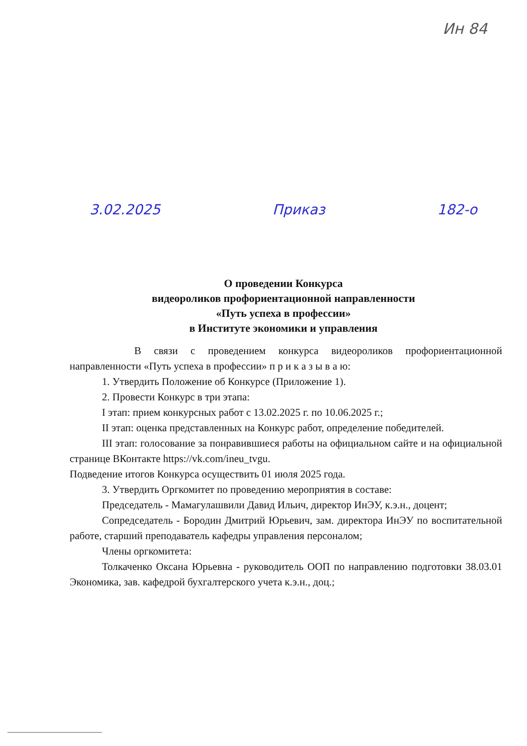Ин 84
3.02.2025 Приказ 182-о
О проведении Конкурса
видеороликов профориентационной направленности
«Путь успеха в профессии»
в Институте экономики и управления
В связи с проведением конкурса видеороликов профориентационной направленности «Путь успеха в профессии» п р и к а з ы в а ю:
1. Утвердить Положение об Конкурсе (Приложение 1).
2. Провести Конкурс в три этапа:
I этап: прием конкурсных работ с 13.02.2025 г. по 10.06.2025 г.;
II этап: оценка представленных на Конкурс работ, определение победителей.
III этап: голосование за понравившиеся работы на официальном сайте и на официальной странице ВКонтакте https://vk.com/ineu_tvgu.
Подведение итогов Конкурса осуществить 01 июля 2025 года.
3. Утвердить Оргкомитет по проведению мероприятия в составе:
Председатель - Мамагулашвили Давид Ильич, директор ИнЭУ, к.э.н., доцент;
Сопредседатель - Бородин Дмитрий Юрьевич, зам. директора ИнЭУ по воспитательной работе, старший преподаватель кафедры управления персоналом;
Члены оргкомитета:
Толкаченко Оксана Юрьевна - руководитель ООП по направлению подготовки 38.03.01 Экономика, зав. кафедрой бухгалтерского учета к.э.н., доц.;